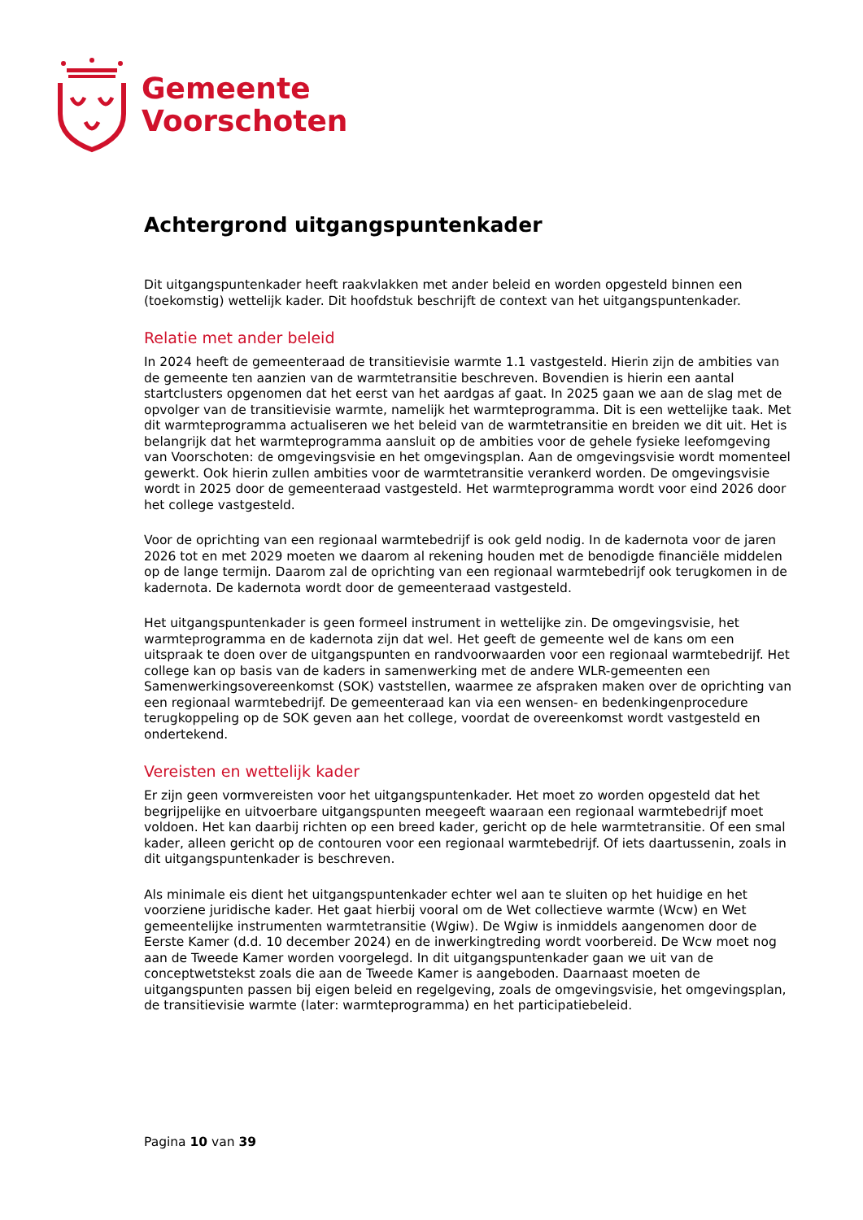Gemeente
Voorschoten
Achtergrond uitgangspuntenkader
Dit uitgangspuntenkader heeft raakvlakken met ander beleid en worden opgesteld binnen een (toekomstig) wettelijk kader. Dit hoofdstuk beschrijft de context van het uitgangspuntenkader.
Relatie met ander beleid
In 2024 heeft de gemeenteraad de transitievisie warmte 1.1 vastgesteld. Hierin zijn de ambities van de gemeente ten aanzien van de warmtetransitie beschreven. Bovendien is hierin een aantal startclusters opgenomen dat het eerst van het aardgas af gaat. In 2025 gaan we aan de slag met de opvolger van de transitievisie warmte, namelijk het warmteprogramma. Dit is een wettelijke taak. Met dit warmteprogramma actualiseren we het beleid van de warmtetransitie en breiden we dit uit. Het is belangrijk dat het warmteprogramma aansluit op de ambities voor de gehele fysieke leefomgeving van Voorschoten: de omgevingsvisie en het omgevingsplan. Aan de omgevingsvisie wordt momenteel gewerkt. Ook hierin zullen ambities voor de warmtetransitie verankerd worden. De omgevingsvisie wordt in 2025 door de gemeenteraad vastgesteld. Het warmteprogramma wordt voor eind 2026 door het college vastgesteld.
Voor de oprichting van een regionaal warmtebedrijf is ook geld nodig. In de kadernota voor de jaren 2026 tot en met 2029 moeten we daarom al rekening houden met de benodigde financiële middelen op de lange termijn. Daarom zal de oprichting van een regionaal warmtebedrijf ook terugkomen in de kadernota. De kadernota wordt door de gemeenteraad vastgesteld.
Het uitgangspuntenkader is geen formeel instrument in wettelijke zin. De omgevingsvisie, het warmteprogramma en de kadernota zijn dat wel. Het geeft de gemeente wel de kans om een uitspraak te doen over de uitgangspunten en randvoorwaarden voor een regionaal warmtebedrijf. Het college kan op basis van de kaders in samenwerking met de andere WLR-gemeenten een Samenwerkingsovereenkomst (SOK) vaststellen, waarmee ze afspraken maken over de oprichting van een regionaal warmtebedrijf. De gemeenteraad kan via een wensen- en bedenkingenprocedure terugkoppeling op de SOK geven aan het college, voordat de overeenkomst wordt vastgesteld en ondertekend.
Vereisten en wettelijk kader
Er zijn geen vormvereisten voor het uitgangspuntenkader. Het moet zo worden opgesteld dat het begrijpelijke en uitvoerbare uitgangspunten meegeeft waaraan een regionaal warmtebedrijf moet voldoen. Het kan daarbij richten op een breed kader, gericht op de hele warmtetransitie. Of een smal kader, alleen gericht op de contouren voor een regionaal warmtebedrijf. Of iets daartussenin, zoals in dit uitgangspuntenkader is beschreven.
Als minimale eis dient het uitgangspuntenkader echter wel aan te sluiten op het huidige en het voorziene juridische kader. Het gaat hierbij vooral om de Wet collectieve warmte (Wcw) en Wet gemeentelijke instrumenten warmtetransitie (Wgiw). De Wgiw is inmiddels aangenomen door de Eerste Kamer (d.d. 10 december 2024) en de inwerkingtreding wordt voorbereid. De Wcw moet nog aan de Tweede Kamer worden voorgelegd. In dit uitgangspuntenkader gaan we uit van de conceptwetstekst zoals die aan de Tweede Kamer is aangeboden. Daarnaast moeten de uitgangspunten passen bij eigen beleid en regelgeving, zoals de omgevingsvisie, het omgevingsplan, de transitievisie warmte (later: warmteprogramma) en het participatiebeleid.
Pagina 10 van 39